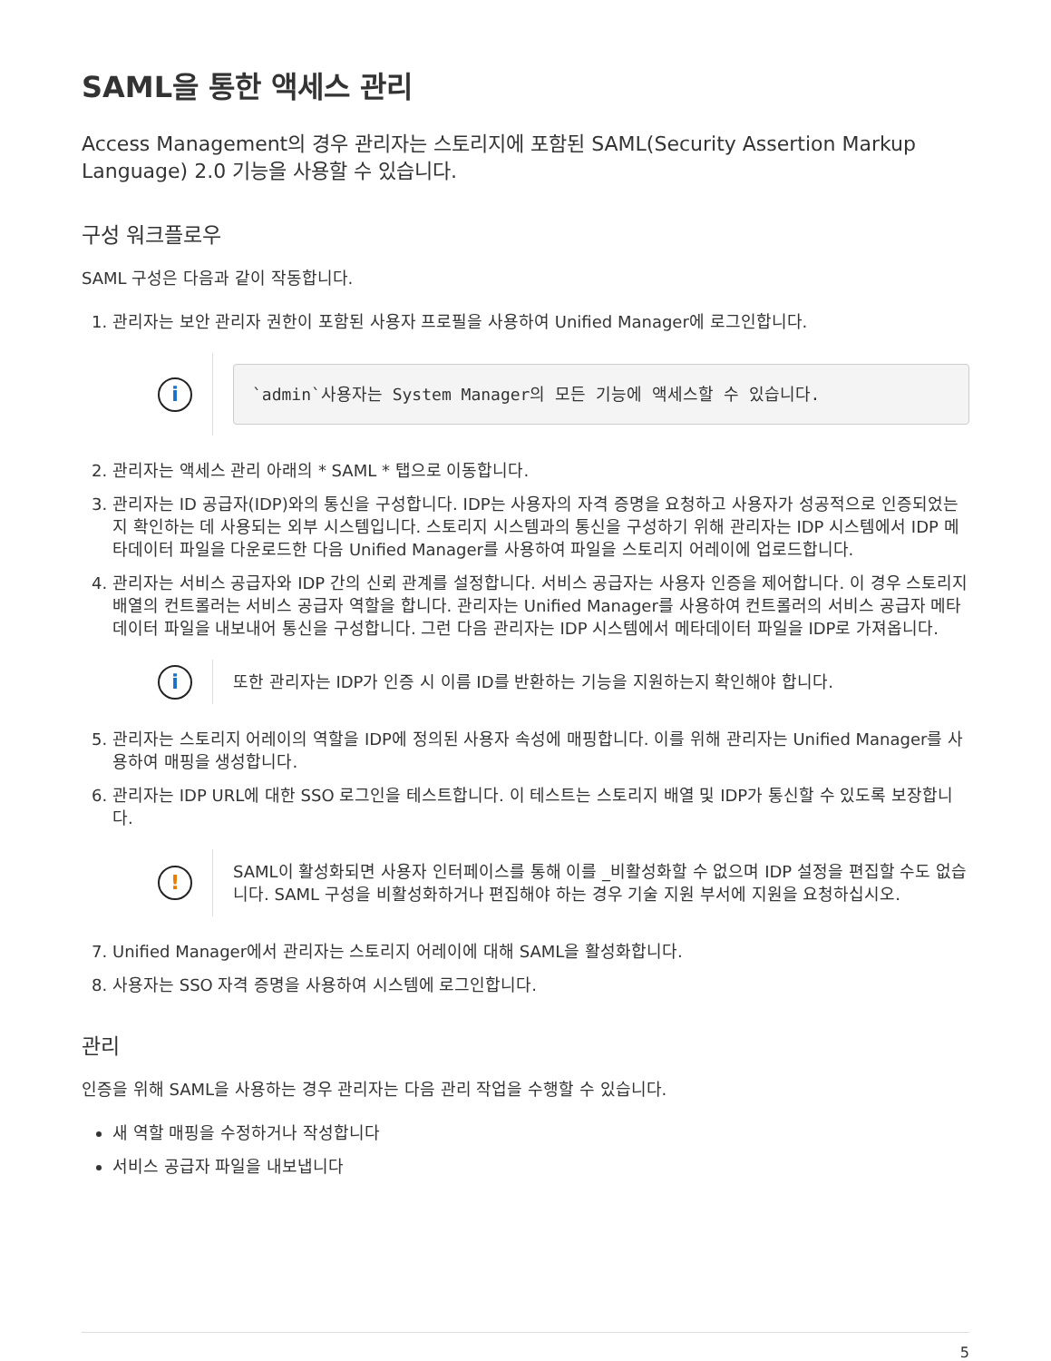SAML을 통한 액세스 관리
Access Management의 경우 관리자는 스토리지에 포함된 SAML(Security Assertion Markup Language) 2.0 기능을 사용할 수 있습니다.
구성 워크플로우
SAML 구성은 다음과 같이 작동합니다.
1. 관리자는 보안 관리자 권한이 포함된 사용자 프로필을 사용하여 Unified Manager에 로그인합니다.
i
`admin`사용자는 System Manager의 모든 기능에 액세스할 수 있습니다.
2. 관리자는 액세스 관리 아래의 * SAML * 탭으로 이동합니다.
3. 관리자는 ID 공급자(IDP)와의 통신을 구성합니다. IDP는 사용자의 자격 증명을 요청하고 사용자가 성공적으로 인증되었는지 확인하는 데 사용되는 외부 시스템입니다. 스토리지 시스템과의 통신을 구성하기 위해 관리자는 IDP 시스템에서 IDP 메타데이터 파일을 다운로드한 다음 Unified Manager를 사용하여 파일을 스토리지 어레이에 업로드합니다.
4. 관리자는 서비스 공급자와 IDP 간의 신뢰 관계를 설정합니다. 서비스 공급자는 사용자 인증을 제어합니다. 이 경우 스토리지 배열의 컨트롤러는 서비스 공급자 역할을 합니다. 관리자는 Unified Manager를 사용하여 컨트롤러의 서비스 공급자 메타데이터 파일을 내보내어 통신을 구성합니다. 그런 다음 관리자는 IDP 시스템에서 메타데이터 파일을 IDP로 가져옵니다.
i
또한 관리자는 IDP가 인증 시 이름 ID를 반환하는 기능을 지원하는지 확인해야 합니다.
5. 관리자는 스토리지 어레이의 역할을 IDP에 정의된 사용자 속성에 매핑합니다. 이를 위해 관리자는 Unified Manager를 사용하여 매핑을 생성합니다.
6. 관리자는 IDP URL에 대한 SSO 로그인을 테스트합니다. 이 테스트는 스토리지 배열 및 IDP가 통신할 수 있도록 보장합니다.
!
SAML이 활성화되면 사용자 인터페이스를 통해 이를 _비활성화할 수 없으며 IDP 설정을 편집할 수도 없습니다. SAML 구성을 비활성화하거나 편집해야 하는 경우 기술 지원 부서에 지원을 요청하십시오.
7. Unified Manager에서 관리자는 스토리지 어레이에 대해 SAML을 활성화합니다.
8. 사용자는 SSO 자격 증명을 사용하여 시스템에 로그인합니다.
관리
인증을 위해 SAML을 사용하는 경우 관리자는 다음 관리 작업을 수행할 수 있습니다.
새 역할 매핑을 수정하거나 작성합니다
서비스 공급자 파일을 내보냅니다
5